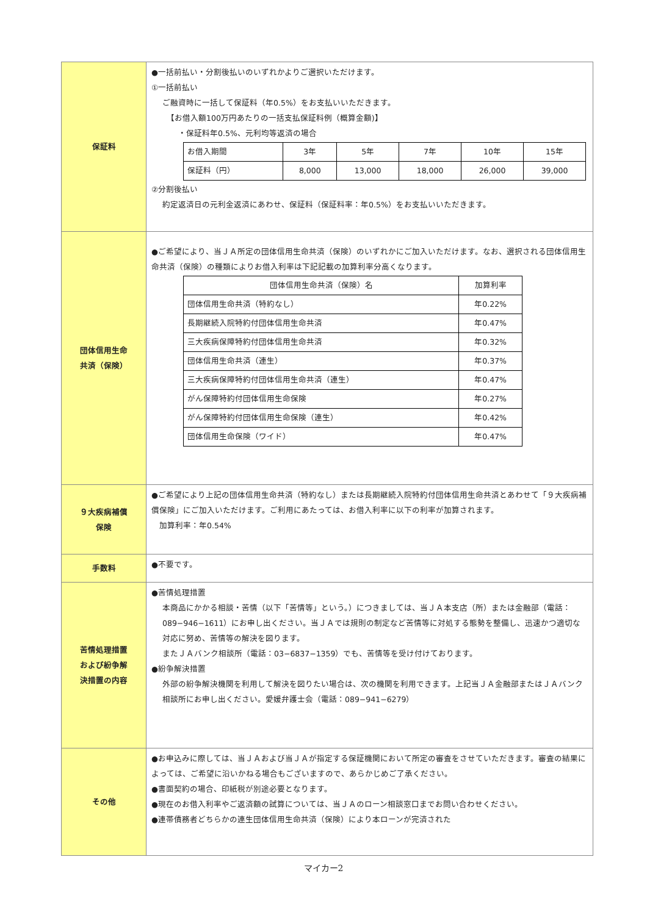| 保証料 | ●一括前払い・分割後払いのいずれかよりご選択いただけます。 ①一括前払い ご融資時に一括して保証料（年0.5%）をお支払いいただきます。 【お借入額100万円あたりの一括支払保証料例（概算金額)】 ・保証料年0.5%、元利均等返済の場合 / お借入期間 / 3年 / 5年 / 7年 / 10年 / 15年 / / 保証料（円） / 8,000 / 13,000 / 18,000 / 26,000 / 39,000 / ②分割後払い 約定返済日の元利金返済にあわせ、保証料（保証料率：年0.5%）をお支払いいただきます。 |
| 団体信用生命 共済（保険） | ●ご希望により、当ＪＡ所定の団体信用生命共済（保険）のいずれかにご加入いただけます。なお、選択される団体信用生命共済（保険）の種類によりお借入利率は下記記載の加算利率分高くなります。 / 団体信用生命共済（保険）名 / 加算利率 / / --- / --- / / 団体信用生命共済（特約なし） / 年0.22% / / 長期継続入院特約付団体信用生命共済 / 年0.47% / / 三大疾病保障特約付団体信用生命共済 / 年0.32% / / 団体信用生命共済（連生） / 年0.37% / / 三大疾病保障特約付団体信用生命共済（連生） / 年0.47% / / がん保障特約付団体信用生命保険 / 年0.27% / / がん保障特約付団体信用生命保険（連生） / 年0.42% / / 団体信用生命保険（ワイド） / 年0.47% / |
| ９大疾病補償 保険 | ●ご希望により上記の団体信用生命共済（特約なし）または長期継続入院特約付団体信用生命共済とあわせて「９大疾病補償保険」にご加入いただけます。ご利用にあたっては、お借入利率に以下の利率が加算されます。 加算利率：年0.54% |
| 手数料 | ●不要です。 |
| 苦情処理措置 および紛争解 決措置の内容 | ●苦情処理措置 本商品にかかる相談・苦情（以下「苦情等」という。）につきましては、当ＪＡ本支店（所）または金融部（電話：089−946−1611）にお申し出ください。当ＪＡでは規則の制定など苦情等に対処する態勢を整備し、迅速かつ適切な対応に努め、苦情等の解決を図ります。 またＪＡバンク相談所（電話：03−6837−1359）でも、苦情等を受け付けております。 ●紛争解決措置 外部の紛争解決機関を利用して解決を図りたい場合は、次の機関を利用できます。上記当ＪＡ金融部またはＪＡバンク相談所にお申し出ください。愛媛弁護士会（電話：089−941−6279） |
| その他 | ●お申込みに際しては、当ＪＡおよび当ＪＡが指定する保証機関において所定の審査をさせていただきます。審査の結果によっては、ご希望に沿いかねる場合もございますので、あらかじめご了承ください。 ●書面契約の場合、印紙税が別途必要となります。 ●現在のお借入利率やご返済額の試算については、当ＪＡのローン相談窓口までお問い合わせください。 ●連帯債務者どちらかの連生団体信用生命共済（保険）により本ローンが完済された |
マイカー2